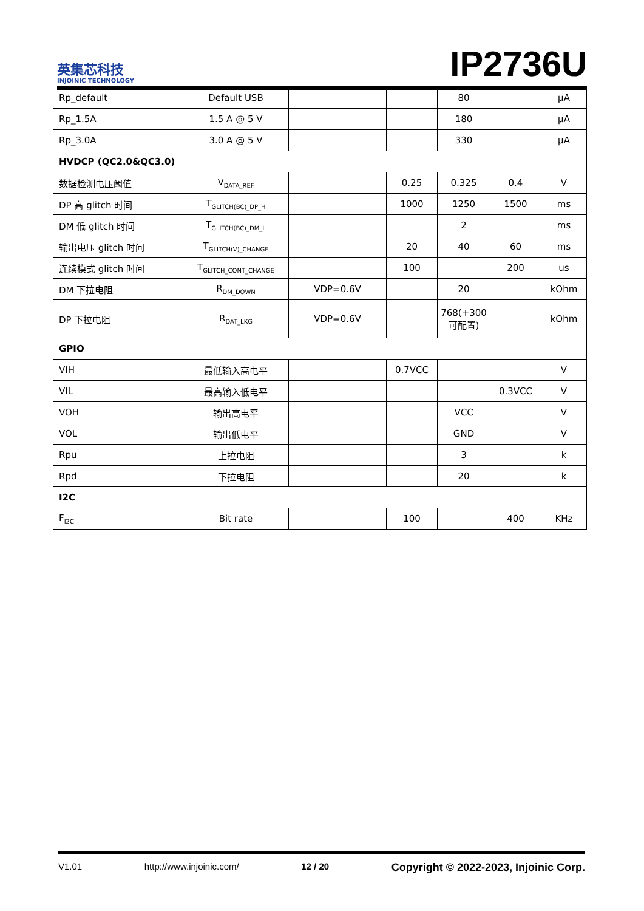英集芯科技
INJOINIC TECHNOLOGY
IP2736U
| Rp_default | Default USB | | | 80 | | μA |
| Rp_1.5A | 1.5 A @ 5 V | | | 180 | | μA |
| Rp_3.0A | 3.0 A @ 5 V | | | 330 | | μA |
| HVDCP (QC2.0&QC3.0) | | | | | | |
| 数据检测电压阈值 | V<sub>DATA_REF</sub> | | 0.25 | 0.325 | 0.4 | V |
| DP 高 glitch 时间 | T<sub>GLITCH(BC)_DP_H</sub> | | 1000 | 1250 | 1500 | ms |
| DM 低 glitch 时间 | T<sub>GLITCH(BC)_DM_L</sub> | | | 2 | | ms |
| 输出电压 glitch 时间 | T<sub>GLITCH(V)_CHANGE</sub> | | 20 | 40 | 60 | ms |
| 连续模式 glitch 时间 | T<sub>GLITCH_CONT_CHANGE</sub> | | 100 | | 200 | us |
| DM 下拉电阻 | R<sub>DM_DOWN</sub> | VDP=0.6V | | 20 | | kOhm |
| DP 下拉电阻 | R<sub>DAT_LKG</sub> | VDP=0.6V | | 768(+300 可配置) | | kOhm |
| GPIO | | | | | | |
| VIH | 最低输入高电平 | | 0.7VCC | | | V |
| VIL | 最高输入低电平 | | | | 0.3VCC | V |
| VOH | 输出高电平 | | | VCC | | V |
| VOL | 输出低电平 | | | GND | | V |
| Rpu | 上拉电阻 | | | 3 | | k |
| Rpd | 下拉电阻 | | | 20 | | k |
| I2C | | | | | | |
| F<sub>I2C</sub> | Bit rate | | 100 | | 400 | KHz |
V1.01 http://www.injoinic.com/ 12 / 20 Copyright © 2022-2023, Injoinic Corp.